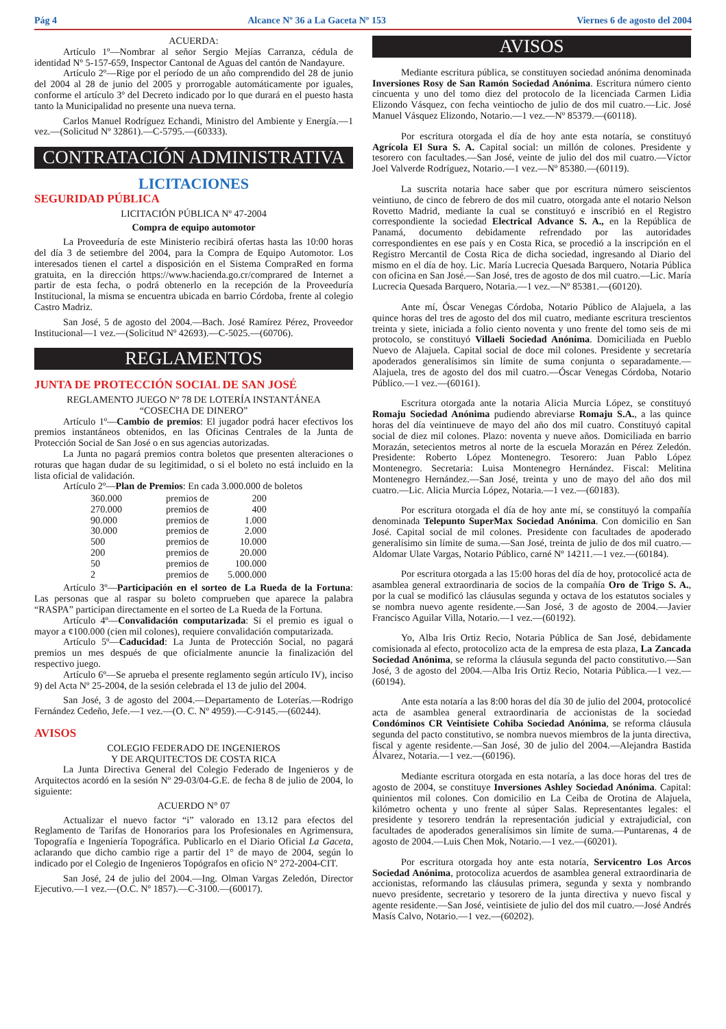Pág 4 Alcance Nº 36 a La Gaceta Nº 153 Viernes 6 de agosto del 2004
ACUERDA:
Artículo 1º—Nombrar al señor Sergio Mejías Carranza, cédula de identidad Nº 5-157-659, Inspector Cantonal de Aguas del cantón de Nandayure.
Artículo 2º—Rige por el período de un año comprendido del 28 de junio del 2004 al 28 de junio del 2005 y prorrogable automáticamente por iguales, conforme el artículo 3º del Decreto indicado por lo que durará en el puesto hasta tanto la Municipalidad no presente una nueva terna.
Carlos Manuel Rodríguez Echandi, Ministro del Ambiente y Energía.—1 vez.—(Solicitud Nº 32861).—C-5795.—(60333).
CONTRATACIÓN ADMINISTRATIVA
LICITACIONES
SEGURIDAD PÚBLICA
LICITACIÓN PÚBLICA Nº 47-2004
Compra de equipo automotor
La Proveeduría de este Ministerio recibirá ofertas hasta las 10:00 horas del día 3 de setiembre del 2004, para la Compra de Equipo Automotor. Los interesados tienen el cartel a disposición en el Sistema CompraRed en forma gratuita, en la dirección https://www.hacienda.go.cr/comprared de Internet a partir de esta fecha, o podrá obtenerlo en la recepción de la Proveeduría Institucional, la misma se encuentra ubicada en barrio Córdoba, frente al colegio Castro Madriz.
San José, 5 de agosto del 2004.—Bach. José Ramírez Pérez, Proveedor Institucional—1 vez.—(Solicitud Nº 42693).—C-5025.—(60706).
REGLAMENTOS
JUNTA DE PROTECCIÓN SOCIAL DE SAN JOSÉ
REGLAMENTO JUEGO Nº 78 DE LOTERÍA INSTANTÁNEA
“COSECHA DE DINERO”
Artículo 1º—Cambio de premios: El jugador podrá hacer efectivos los premios instantáneos obtenidos, en las Oficinas Centrales de la Junta de Protección Social de San José o en sus agencias autorizadas.
La Junta no pagará premios contra boletos que presenten alteraciones o roturas que hagan dudar de su legitimidad, o si el boleto no está incluido en la lista oficial de validación.
Artículo 2º—Plan de Premios: En cada 3.000.000 de boletos
| 360.000 | premios de | 200 |
| 270.000 | premios de | 400 |
| 90.000 | premios de | 1.000 |
| 30.000 | premios de | 2.000 |
| 500 | premios de | 10.000 |
| 200 | premios de | 20.000 |
| 50 | premios de | 100.000 |
| 2 | premios de | 5.000.000 |
Artículo 3º—Participación en el sorteo de La Rueda de la Fortuna: Las personas que al raspar su boleto comprueben que aparece la palabra “RASPA” participan directamente en el sorteo de La Rueda de la Fortuna.
Artículo 4º—Convalidación computarizada: Si el premio es igual o mayor a ¢100.000 (cien mil colones), requiere convalidación computarizada.
Artículo 5º—Caducidad: La Junta de Protección Social, no pagará premios un mes después de que oficialmente anuncie la finalización del respectivo juego.
Artículo 6º—Se aprueba el presente reglamento según artículo IV), inciso 9) del Acta Nº 25-2004, de la sesión celebrada el 13 de julio del 2004.
San José, 3 de agosto del 2004.—Departamento de Loterías.—Rodrigo Fernández Cedeño, Jefe.—1 vez.—(O. C. Nº 4959).—C-9145.—(60244).
AVISOS
COLEGIO FEDERADO DE INGENIEROS
Y DE ARQUITECTOS DE COSTA RICA
La Junta Directiva General del Colegio Federado de Ingenieros y de Arquitectos acordó en la sesión Nº 29-03/04-G.E. de fecha 8 de julio de 2004, lo siguiente:
ACUERDO N° 07
Actualizar el nuevo factor “i” valorado en 13.12 para efectos del Reglamento de Tarifas de Honorarios para los Profesionales en Agrimensura, Topografía e Ingeniería Topográfica. Publicarlo en el Diario Oficial La Gaceta, aclarando que dicho cambio rige a partir del 1° de mayo de 2004, según lo indicado por el Colegio de Ingenieros Topógrafos en oficio N° 272-2004-CIT.
San José, 24 de julio del 2004.—Ing. Olman Vargas Zeledón, Director Ejecutivo.—1 vez.—(O.C. Nº 1857).—C-3100.—(60017).
AVISOS
Mediante escritura pública, se constituyen sociedad anónima denominada Inversiones Rosy de San Ramón Sociedad Anónima. Escritura número ciento cincuenta y uno del tomo diez del protocolo de la licenciada Carmen Lidia Elizondo Vásquez, con fecha veintiocho de julio de dos mil cuatro.—Lic. José Manuel Vásquez Elizondo, Notario.—1 vez.—Nº 85379.—(60118).
Por escritura otorgada el día de hoy ante esta notaría, se constituyó Agrícola El Sura S. A. Capital social: un millón de colones. Presidente y tesorero con facultades.—San José, veinte de julio del dos mil cuatro.—Víctor Joel Valverde Rodríguez, Notario.—1 vez.—Nº 85380.—(60119).
La suscrita notaria hace saber que por escritura número seiscientos veintiuno, de cinco de febrero de dos mil cuatro, otorgada ante el notario Nelson Rovetto Madrid, mediante la cual se constituyó e inscribió en el Registro correspondiente la sociedad Electrical Advance S. A., en la República de Panamá, documento debidamente refrendado por las autoridades correspondientes en ese país y en Costa Rica, se procedió a la inscripción en el Registro Mercantil de Costa Rica de dicha sociedad, ingresando al Diario del mismo en el día de hoy. Lic. María Lucrecia Quesada Barquero, Notaria Pública con oficina en San José.—San José, tres de agosto de dos mil cuatro.—Lic. María Lucrecia Quesada Barquero, Notaria.—1 vez.—Nº 85381.—(60120).
Ante mí, Óscar Venegas Córdoba, Notario Público de Alajuela, a las quince horas del tres de agosto del dos mil cuatro, mediante escritura trescientos treinta y siete, iniciada a folio ciento noventa y uno frente del tomo seis de mi protocolo, se constituyó Villaeli Sociedad Anónima. Domiciliada en Pueblo Nuevo de Alajuela. Capital social de doce mil colones. Presidente y secretaría apoderados generalísimos sin límite de suma conjunta o separadamente.—Alajuela, tres de agosto del dos mil cuatro.—Óscar Venegas Córdoba, Notario Público.—1 vez.—(60161).
Escritura otorgada ante la notaria Alicia Murcia López, se constituyó Romaju Sociedad Anónima pudiendo abreviarse Romaju S.A., a las quince horas del día veintinueve de mayo del año dos mil cuatro. Constituyó capital social de diez mil colones. Plazo: noventa y nueve años. Domiciliada en barrio Morazán, setecientos metros al norte de la escuela Morazán en Pérez Zeledón. Presidente: Roberto López Montenegro. Tesorero: Juan Pablo López Montenegro. Secretaria: Luisa Montenegro Hernández. Fiscal: Melitina Montenegro Hernández.—San José, treinta y uno de mayo del año dos mil cuatro.—Lic. Alicia Murcia López, Notaria.—1 vez.—(60183).
Por escritura otorgada el día de hoy ante mí, se constituyó la compañía denominada Telepunto SuperMax Sociedad Anónima. Con domicilio en San José. Capital social de mil colones. Presidente con facultades de apoderado generalísimo sin límite de suma.—San José, treinta de julio de dos mil cuatro.—Aldomar Ulate Vargas, Notario Público, carné Nº 14211.—1 vez.—(60184).
Por escritura otorgada a las 15:00 horas del día de hoy, protocolicé acta de asamblea general extraordinaria de socios de la compañía Oro de Trigo S. A., por la cual se modificó las cláusulas segunda y octava de los estatutos sociales y se nombra nuevo agente residente.—San José, 3 de agosto de 2004.—Javier Francisco Aguilar Villa, Notario.—1 vez.—(60192).
Yo, Alba Iris Ortiz Recio, Notaria Pública de San José, debidamente comisionada al efecto, protocolizo acta de la empresa de esta plaza, La Zancada Sociedad Anónima, se reforma la cláusula segunda del pacto constitutivo.—San José, 3 de agosto del 2004.—Alba Iris Ortiz Recio, Notaria Pública.—1 vez.—(60194).
Ante esta notaría a las 8:00 horas del día 30 de julio del 2004, protocolicé acta de asamblea general extraordinaria de accionistas de la sociedad Condóminos CR Veintisiete Cohiba Sociedad Anónima, se reforma cláusula segunda del pacto constitutivo, se nombra nuevos miembros de la junta directiva, fiscal y agente residente.—San José, 30 de julio del 2004.—Alejandra Bastida Álvarez, Notaria.—1 vez.—(60196).
Mediante escritura otorgada en esta notaría, a las doce horas del tres de agosto de 2004, se constituye Inversiones Ashley Sociedad Anónima. Capital: quinientos mil colones. Con domicilio en La Ceiba de Orotina de Alajuela, kilómetro ochenta y uno frente al súper Salas. Representantes legales: el presidente y tesorero tendrán la representación judicial y extrajudicial, con facultades de apoderados generalísimos sin límite de suma.—Puntarenas, 4 de agosto de 2004.—Luis Chen Mok, Notario.—1 vez.—(60201).
Por escritura otorgada hoy ante esta notaría, Servicentro Los Arcos Sociedad Anónima, protocoliza acuerdos de asamblea general extraordinaria de accionistas, reformando las cláusulas primera, segunda y sexta y nombrando nuevo presidente, secretario y tesorero de la junta directiva y nuevo fiscal y agente residente.—San José, veintisiete de julio del dos mil cuatro.—José Andrés Masís Calvo, Notario.—1 vez.—(60202).